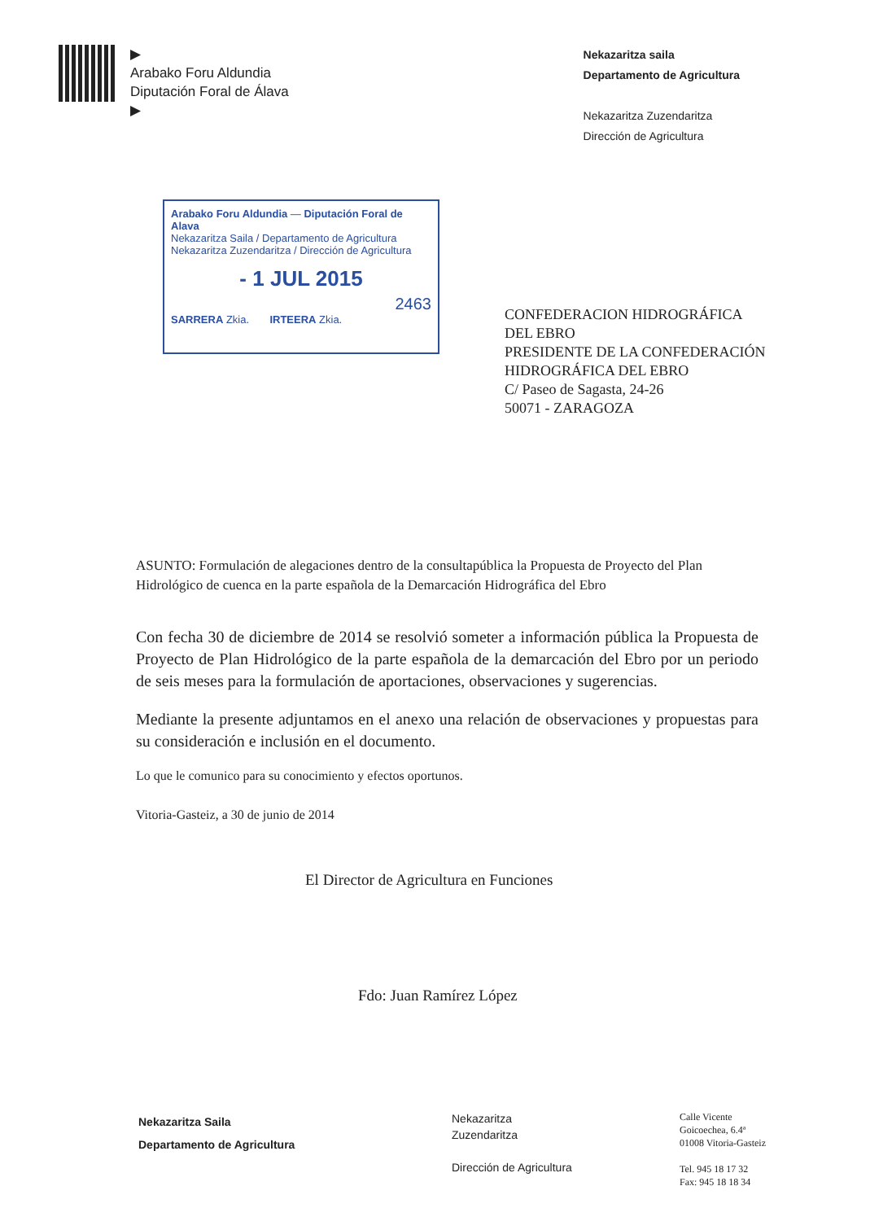▶
Arabako Foru Aldundia
Diputación Foral de Álava
▶
Nekazaritza saila
Departamento de Agricultura
Nekazaritza Zuzendaritza
Dirección de Agricultura
Arabako Foru Aldundia — Diputación Foral de Alava
Nekazaritza Saila / Departamento de Agricultura
Nekazaritza Zuzendaritza / Dirección de Agricultura
- 1 JUL 2015
2463
SARRERA Zkia. IRTEERA Zkia.
CONFEDERACION HIDROGRÁFICA
DEL EBRO
PRESIDENTE DE LA CONFEDERACIÓN
HIDROGRÁFICA DEL EBRO
C/ Paseo de Sagasta, 24-26
50071 - ZARAGOZA
ASUNTO: Formulación de alegaciones dentro de la consultapública la Propuesta de Proyecto del Plan Hidrológico de cuenca en la parte española de la Demarcación Hidrográfica del Ebro
Con fecha 30 de diciembre de 2014 se resolvió someter a información pública la Propuesta de Proyecto de Plan Hidrológico de la parte española de la demarcación del Ebro por un periodo de seis meses para la formulación de aportaciones, observaciones y sugerencias.
Mediante la presente adjuntamos en el anexo una relación de observaciones y propuestas para su consideración e inclusión en el documento.
Lo que le comunico para su conocimiento y efectos oportunos.
Vitoria-Gasteiz, a 30 de junio de 2014
El Director de Agricultura en Funciones
Fdo: Juan Ramírez López
Nekazaritza Saila
Departamento de Agricultura
Nekazaritza
Zuzendaritza
Dirección de Agricultura
Calle Vicente
Goicoechea, 6.4ª
01008 Vitoria-Gasteiz
Tel. 945 18 17 32
Fax: 945 18 18 34